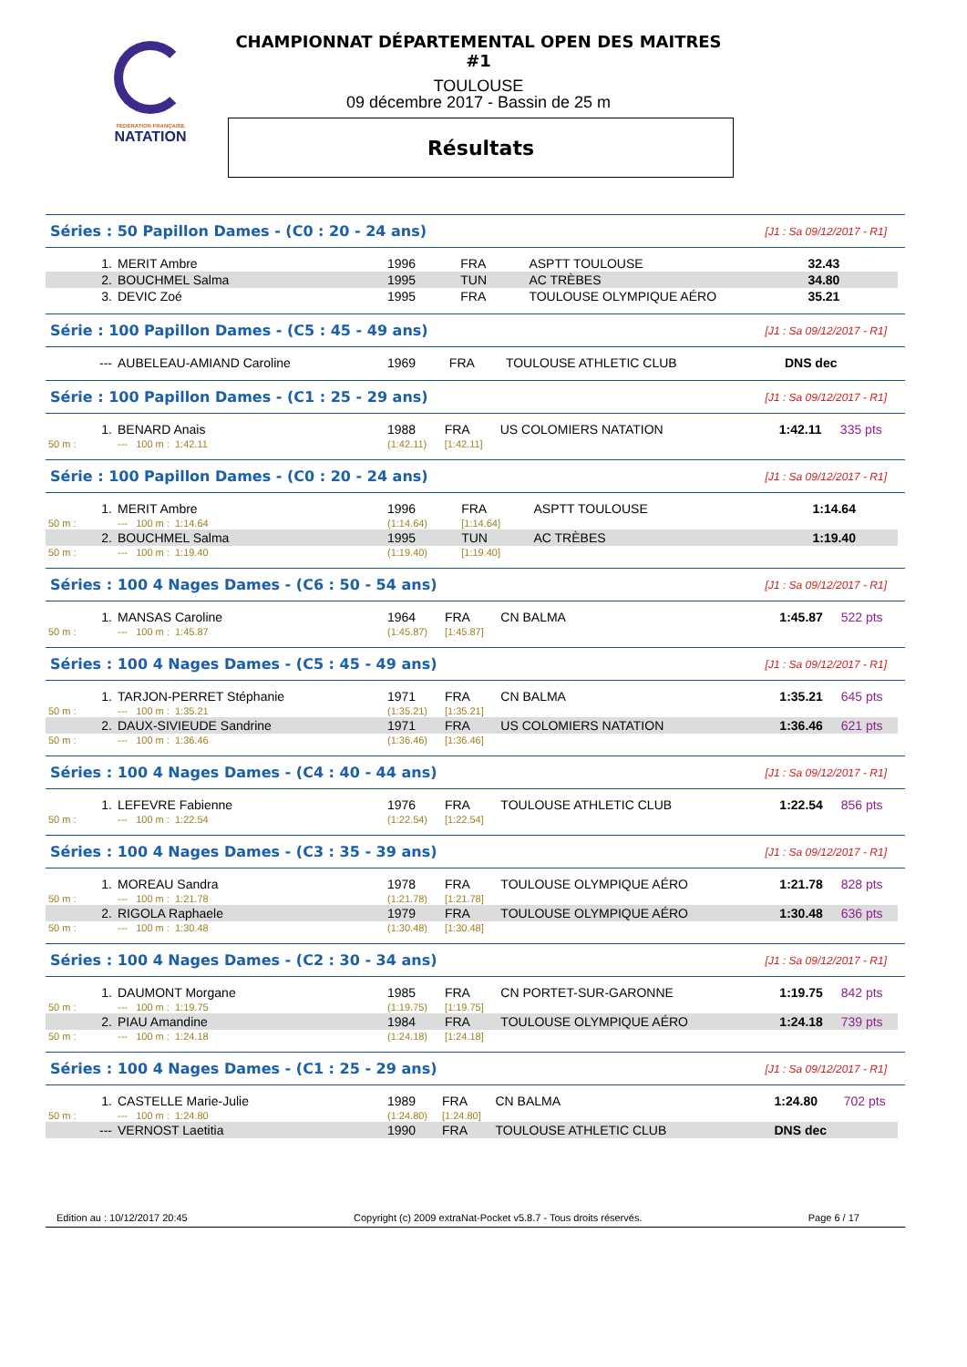FÉDÉRATION FRANÇAISE
NATATION
CHAMPIONNAT DÉPARTEMENTAL OPEN DES MAITRES #1
TOULOUSE
09 décembre 2017 - Bassin de 25 m
Résultats
Séries : 50 Papillon Dames - (C0 : 20 - 24 ans) [J1 : Sa 09/12/2017 - R1]
| 1. | MERIT Ambre | 1996 | FRA | ASPTT TOULOUSE | 32.43 | |
| 2. | BOUCHMEL Salma | 1995 | TUN | AC TRÈBES | 34.80 | |
| 3. | DEVIC Zoé | 1995 | FRA | TOULOUSE OLYMPIQUE AÉRO | 35.21 | |
Série : 100 Papillon Dames - (C5 : 45 - 49 ans) [J1 : Sa 09/12/2017 - R1]
| --- | AUBELEAU-AMIAND Caroline | 1969 | FRA | TOULOUSE ATHLETIC CLUB | DNS dec | |
Série : 100 Papillon Dames - (C1 : 25 - 29 ans) [J1 : Sa 09/12/2017 - R1]
| 1. | BENARD Anais | 1988 | FRA | US COLOMIERS NATATION | 1:42.11 | 335 pts |
| 50 m : | --- 100 m : 1:42.11 | (1:42.11) | [1:42.11] | | | |
Série : 100 Papillon Dames - (C0 : 20 - 24 ans) [J1 : Sa 09/12/2017 - R1]
| 1. | MERIT Ambre | 1996 | FRA | ASPTT TOULOUSE | 1:14.64 | |
| 50 m : | --- 100 m : 1:14.64 | (1:14.64) | [1:14.64] | | | |
| 2. | BOUCHMEL Salma | 1995 | TUN | AC TRÈBES | 1:19.40 | |
| 50 m : | --- 100 m : 1:19.40 | (1:19.40) | [1:19.40] | | | |
Séries : 100 4 Nages Dames - (C6 : 50 - 54 ans) [J1 : Sa 09/12/2017 - R1]
| 1. | MANSAS Caroline | 1964 | FRA | CN BALMA | 1:45.87 | 522 pts |
| 50 m : | --- 100 m : 1:45.87 | (1:45.87) | [1:45.87] | | | |
Séries : 100 4 Nages Dames - (C5 : 45 - 49 ans) [J1 : Sa 09/12/2017 - R1]
| 1. | TARJON-PERRET Stéphanie | 1971 | FRA | CN BALMA | 1:35.21 | 645 pts |
| 50 m : | --- 100 m : 1:35.21 | (1:35.21) | [1:35.21] | | | |
| 2. | DAUX-SIVIEUDE Sandrine | 1971 | FRA | US COLOMIERS NATATION | 1:36.46 | 621 pts |
| 50 m : | --- 100 m : 1:36.46 | (1:36.46) | [1:36.46] | | | |
Séries : 100 4 Nages Dames - (C4 : 40 - 44 ans) [J1 : Sa 09/12/2017 - R1]
| 1. | LEFEVRE Fabienne | 1976 | FRA | TOULOUSE ATHLETIC CLUB | 1:22.54 | 856 pts |
| 50 m : | --- 100 m : 1:22.54 | (1:22.54) | [1:22.54] | | | |
Séries : 100 4 Nages Dames - (C3 : 35 - 39 ans) [J1 : Sa 09/12/2017 - R1]
| 1. | MOREAU Sandra | 1978 | FRA | TOULOUSE OLYMPIQUE AÉRO | 1:21.78 | 828 pts |
| 50 m : | --- 100 m : 1:21.78 | (1:21.78) | [1:21.78] | | | |
| 2. | RIGOLA Raphaele | 1979 | FRA | TOULOUSE OLYMPIQUE AÉRO | 1:30.48 | 636 pts |
| 50 m : | --- 100 m : 1:30.48 | (1:30.48) | [1:30.48] | | | |
Séries : 100 4 Nages Dames - (C2 : 30 - 34 ans) [J1 : Sa 09/12/2017 - R1]
| 1. | DAUMONT Morgane | 1985 | FRA | CN PORTET-SUR-GARONNE | 1:19.75 | 842 pts |
| 50 m : | --- 100 m : 1:19.75 | (1:19.75) | [1:19.75] | | | |
| 2. | PIAU Amandine | 1984 | FRA | TOULOUSE OLYMPIQUE AÉRO | 1:24.18 | 739 pts |
| 50 m : | --- 100 m : 1:24.18 | (1:24.18) | [1:24.18] | | | |
Séries : 100 4 Nages Dames - (C1 : 25 - 29 ans) [J1 : Sa 09/12/2017 - R1]
| 1. | CASTELLE Marie-Julie | 1989 | FRA | CN BALMA | 1:24.80 | 702 pts |
| 50 m : | --- 100 m : 1:24.80 | (1:24.80) | [1:24.80] | | | |
| --- | VERNOST Laetitia | 1990 | FRA | TOULOUSE ATHLETIC CLUB | DNS dec | |
Edition au : 10/12/2017 20:45 Copyright (c) 2009 extraNat-Pocket v5.8.7 - Tous droits réservés. Page 6 / 17